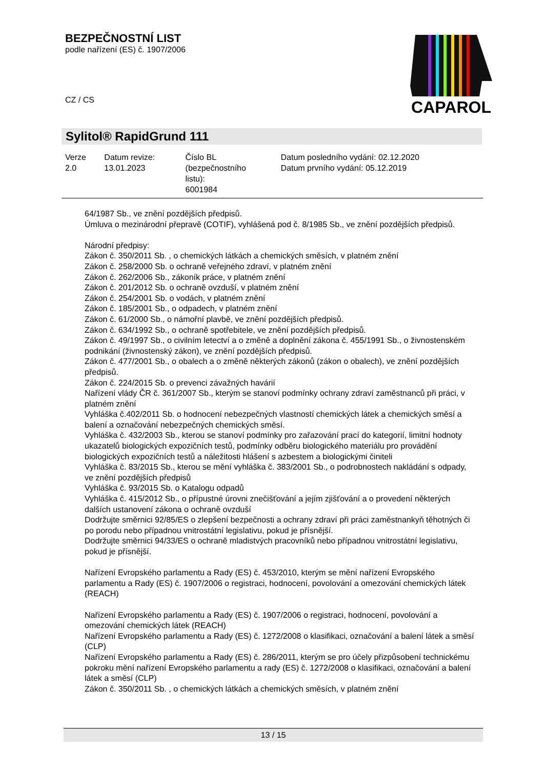BEZPEČNOSTNÍ LIST
podle nařízení (ES) č. 1907/2006
CZ / CS
CAPAROL
Sylitol® RapidGrund 111
| Verze 2.0 | Datum revize: 13.01.2023 | Číslo BL (bezpečnostního listu): 6001984 | Datum posledního vydání: 02.12.2020 Datum prvního vydání: 05.12.2019 |
64/1987 Sb., ve znění pozdějších předpisů.
Úmluva o mezinárodní přepravě (COTIF), vyhlášená pod č. 8/1985 Sb., ve znění pozdějších předpisů.
Národní předpisy:
Zákon č. 350/2011 Sb. , o chemických látkách a chemických směsích, v platném znění
Zákon č. 258/2000 Sb. o ochraně veřejného zdraví, v platném znění
Zákon č. 262/2006 Sb., zákoník práce, v platném znění
Zákon č. 201/2012 Sb. o ochraně ovzduší, v platném znění
Zákon č. 254/2001 Sb. o vodách, v platném znění
Zákon č. 185/2001 Sb., o odpadech, v platném znění
Zákon č. 61/2000 Sb., o námořní plavbě, ve znění pozdějších předpisů.
Zákon č. 634/1992 Sb., o ochraně spotřebitele, ve znění pozdějších předpisů.
Zákon č. 49/1997 Sb., o civilním letectví a o změně a doplnění zákona č. 455/1991 Sb., o živnostenském podnikání (živnostenský zákon), ve znění pozdějších předpisů.
Zákon č. 477/2001 Sb., o obalech a o změně některých zákonů (zákon o obalech), ve znění pozdějších předpisů.
Zákon č. 224/2015 Sb. o prevenci závažných havárií
Nařízení vlády ČR č. 361/2007 Sb., kterým se stanoví podmínky ochrany zdraví zaměstnanců při práci, v platném znění
Vyhláška č.402/2011 Sb. o hodnocení nebezpečných vlastností chemických látek a chemických směsí a balení a označování nebezpečných chemických směsí.
Vyhláška č. 432/2003 Sb., kterou se stanoví podmínky pro zařazování prací do kategorií, limitní hodnoty ukazatelů biologických expozičních testů, podmínky odběru biologického materiálu pro provádění biologických expozičních testů a náležitosti hlášení s azbestem a biologickými činiteli
Vyhláška č. 83/2015 Sb., kterou se mění vyhláška č. 383/2001 Sb., o podrobnostech nakládání s odpady, ve znění pozdějších předpisů
Vyhláška č. 93/2015 Sb. o Katalogu odpadů
Vyhláška č. 415/2012 Sb., o přípustné úrovni znečišťování a jejím zjišťování a o provedení některých dalších ustanovení zákona o ochraně ovzduší
Dodržujte směrnici 92/85/ES o zlepšení bezpečnosti a ochrany zdraví při práci zaměstnankyň těhotných či po porodu nebo případnou vnitrostátní legislativu, pokud je přísnější.
Dodržujte směrnici 94/33/ES o ochraně mladistvých pracovníků nebo případnou vnitrostátní legislativu, pokud je přísnější.
Nařízení Evropského parlamentu a Rady (ES) č. 453/2010, kterým se mění nařízení Evropského parlamentu a Rady (ES) č. 1907/2006 o registraci, hodnocení, povolování a omezování chemických látek (REACH)
Nařízení Evropského parlamentu a Rady (ES) č. 1907/2006 o registraci, hodnocení, povolování a omezování chemických látek (REACH)
Nařízení Evropského parlamentu a Rady (ES) č. 1272/2008 o klasifikaci, označování a balení látek a směsí (CLP)
Nařízení Evropského parlamentu a Rady (ES) č. 286/2011, kterým se pro účely přizpůsobení technickému pokroku mění nařízení Evropského parlamentu a rady (ES) č. 1272/2008 o klasifikaci, označování a balení látek a směsí (CLP)
Zákon č. 350/2011 Sb. , o chemických látkách a chemických směsích, v platném znění
13 / 15